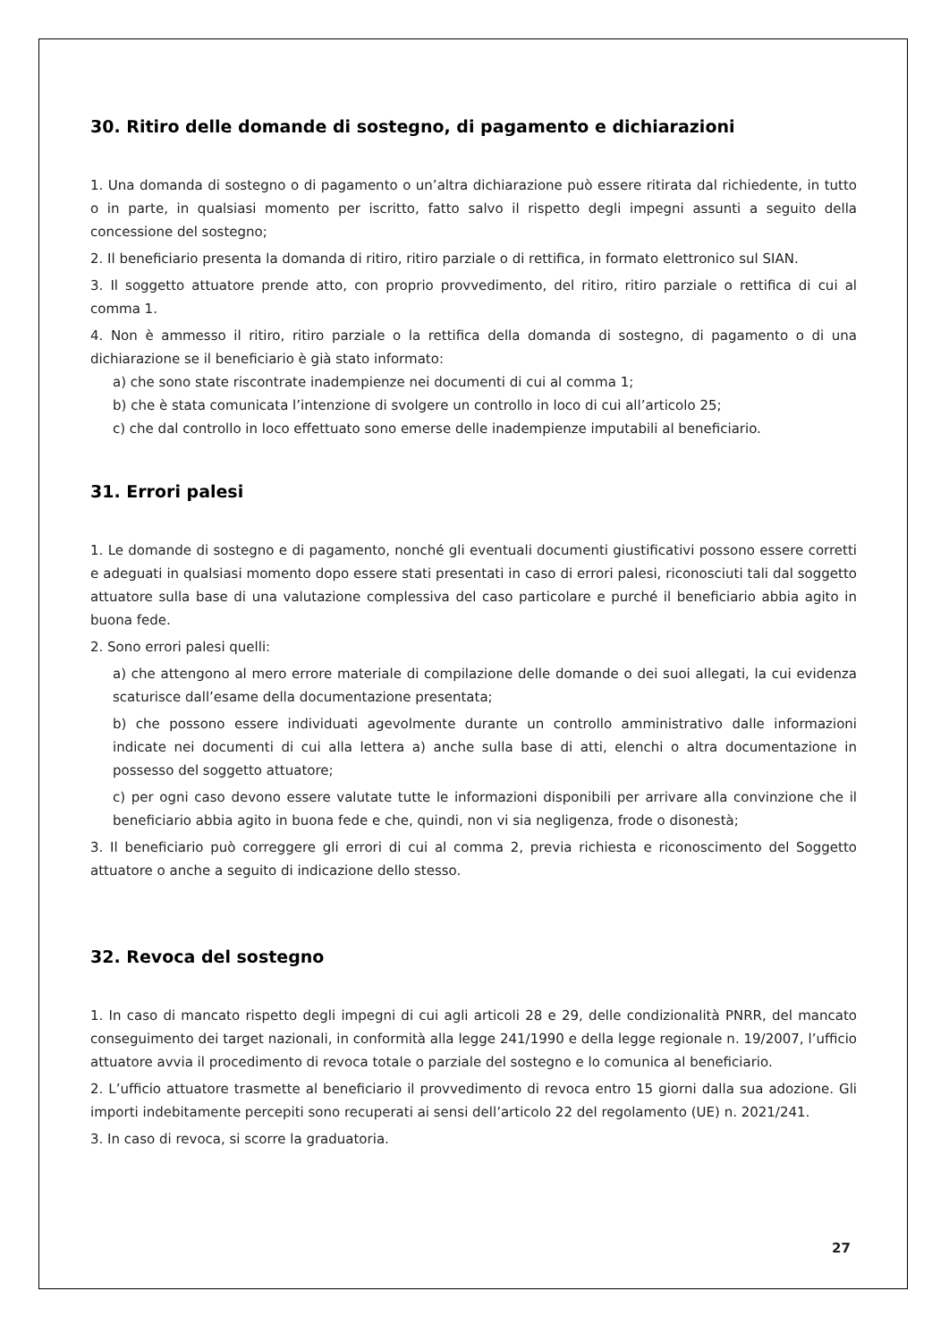30. Ritiro delle domande di sostegno, di pagamento e dichiarazioni
1. Una domanda di sostegno o di pagamento o un’altra dichiarazione può essere ritirata dal richiedente, in tutto o in parte, in qualsiasi momento per iscritto, fatto salvo il rispetto degli impegni assunti a seguito della concessione del sostegno;
2. Il beneficiario presenta la domanda di ritiro, ritiro parziale o di rettifica, in formato elettronico sul SIAN.
3. Il soggetto attuatore prende atto, con proprio provvedimento, del ritiro, ritiro parziale o rettifica di cui al comma 1.
4. Non è ammesso il ritiro, ritiro parziale o la rettifica della domanda di sostegno, di pagamento o di una dichiarazione se il beneficiario è già stato informato:
a) che sono state riscontrate inadempienze nei documenti di cui al comma 1;
b) che è stata comunicata l’intenzione di svolgere un controllo in loco di cui all’articolo 25;
c) che dal controllo in loco effettuato sono emerse delle inadempienze imputabili al beneficiario.
31. Errori palesi
1. Le domande di sostegno e di pagamento, nonché gli eventuali documenti giustificativi possono essere corretti e adeguati in qualsiasi momento dopo essere stati presentati in caso di errori palesi, riconosciuti tali dal soggetto attuatore sulla base di una valutazione complessiva del caso particolare e purché il beneficiario abbia agito in buona fede.
2. Sono errori palesi quelli:
a) che attengono al mero errore materiale di compilazione delle domande o dei suoi allegati, la cui evidenza scaturisce dall’esame della documentazione presentata;
b) che possono essere individuati agevolmente durante un controllo amministrativo dalle informazioni indicate nei documenti di cui alla lettera a) anche sulla base di atti, elenchi o altra documentazione in possesso del soggetto attuatore;
c) per ogni caso devono essere valutate tutte le informazioni disponibili per arrivare alla convinzione che il beneficiario abbia agito in buona fede e che, quindi, non vi sia negligenza, frode o disonestà;
3. Il beneficiario può correggere gli errori di cui al comma 2, previa richiesta e riconoscimento del Soggetto attuatore o anche a seguito di indicazione dello stesso.
32. Revoca del sostegno
1. In caso di mancato rispetto degli impegni di cui agli articoli 28 e 29, delle condizionalità PNRR, del mancato conseguimento dei target nazionali, in conformità alla legge 241/1990 e della legge regionale n. 19/2007, l’ufficio attuatore avvia il procedimento di revoca totale o parziale del sostegno e lo comunica al beneficiario.
2. L’ufficio attuatore trasmette al beneficiario il provvedimento di revoca entro 15 giorni dalla sua adozione. Gli importi indebitamente percepiti sono recuperati ai sensi dell’articolo 22 del regolamento (UE) n. 2021/241.
3. In caso di revoca, si scorre la graduatoria.
27